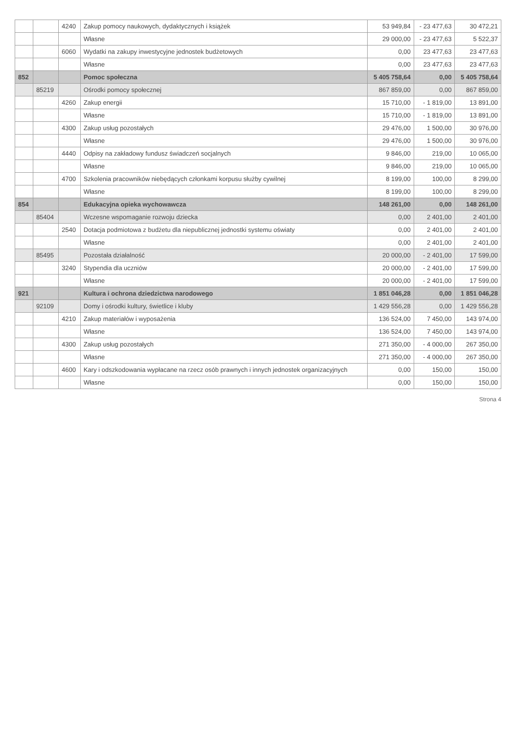| | | 4240 | Zakup pomocy naukowych, dydaktycznych i książek | 53 949,84 | - 23 477,63 | 30 472,21 |
| | | | Własne | 29 000,00 | - 23 477,63 | 5 522,37 |
| | | 6060 | Wydatki na zakupy inwestycyjne jednostek budżetowych | 0,00 | 23 477,63 | 23 477,63 |
| | | | Własne | 0,00 | 23 477,63 | 23 477,63 |
| 852 | | | Pomoc społeczna | 5 405 758,64 | 0,00 | 5 405 758,64 |
| | 85219 | | Ośrodki pomocy społecznej | 867 859,00 | 0,00 | 867 859,00 |
| | | 4260 | Zakup energii | 15 710,00 | - 1 819,00 | 13 891,00 |
| | | | Własne | 15 710,00 | - 1 819,00 | 13 891,00 |
| | | 4300 | Zakup usług pozostałych | 29 476,00 | 1 500,00 | 30 976,00 |
| | | | Własne | 29 476,00 | 1 500,00 | 30 976,00 |
| | | 4440 | Odpisy na zakładowy fundusz świadczeń socjalnych | 9 846,00 | 219,00 | 10 065,00 |
| | | | Własne | 9 846,00 | 219,00 | 10 065,00 |
| | | 4700 | Szkolenia pracowników niebędących członkami korpusu służby cywilnej | 8 199,00 | 100,00 | 8 299,00 |
| | | | Własne | 8 199,00 | 100,00 | 8 299,00 |
| 854 | | | Edukacyjna opieka wychowawcza | 148 261,00 | 0,00 | 148 261,00 |
| | 85404 | | Wczesne wspomaganie rozwoju dziecka | 0,00 | 2 401,00 | 2 401,00 |
| | | 2540 | Dotacja podmiotowa z budżetu dla niepublicznej jednostki systemu oświaty | 0,00 | 2 401,00 | 2 401,00 |
| | | | Własne | 0,00 | 2 401,00 | 2 401,00 |
| | 85495 | | Pozostała działalność | 20 000,00 | - 2 401,00 | 17 599,00 |
| | | 3240 | Stypendia dla uczniów | 20 000,00 | - 2 401,00 | 17 599,00 |
| | | | Własne | 20 000,00 | - 2 401,00 | 17 599,00 |
| 921 | | | Kultura i ochrona dziedzictwa narodowego | 1 851 046,28 | 0,00 | 1 851 046,28 |
| | 92109 | | Domy i ośrodki kultury, świetlice i kluby | 1 429 556,28 | 0,00 | 1 429 556,28 |
| | | 4210 | Zakup materiałów i wyposażenia | 136 524,00 | 7 450,00 | 143 974,00 |
| | | | Własne | 136 524,00 | 7 450,00 | 143 974,00 |
| | | 4300 | Zakup usług pozostałych | 271 350,00 | - 4 000,00 | 267 350,00 |
| | | | Własne | 271 350,00 | - 4 000,00 | 267 350,00 |
| | | 4600 | Kary i odszkodowania wypłacane na rzecz osób prawnych i innych jednostek organizacyjnych | 0,00 | 150,00 | 150,00 |
| | | | Własne | 0,00 | 150,00 | 150,00 |
Strona 4